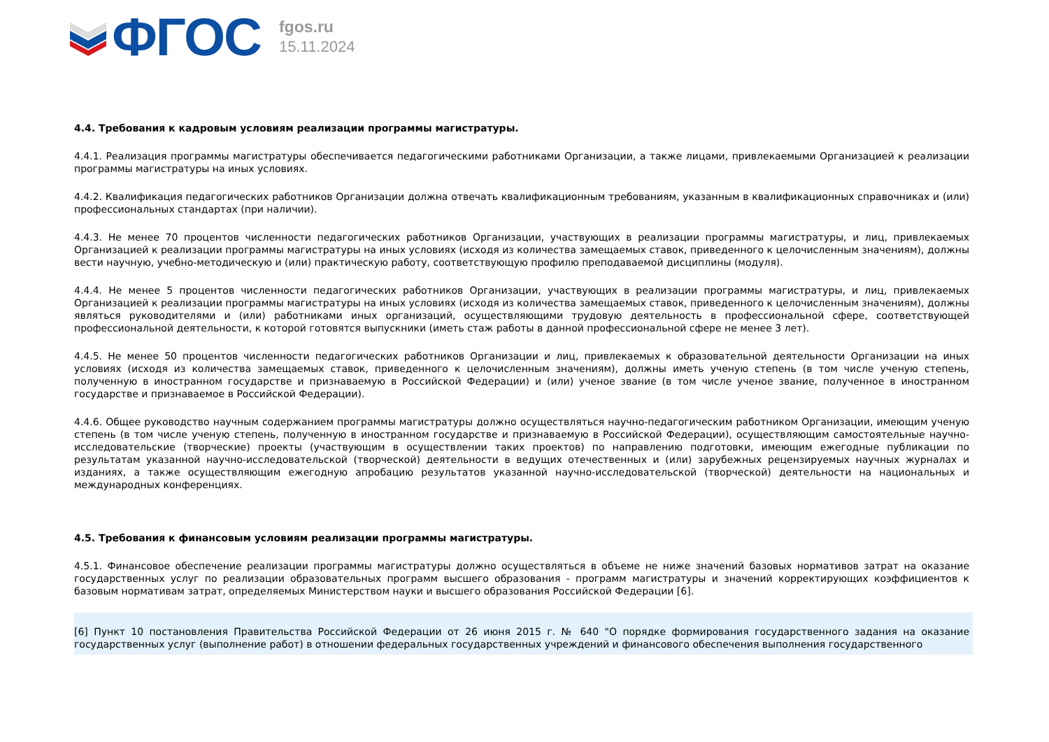ФГОС
fgos.ru
15.11.2024
4.4. Требования к кадровым условиям реализации программы магистратуры.
4.4.1. Реализация программы магистратуры обеспечивается педагогическими работниками Организации, а также лицами, привлекаемыми Организацией к реализации программы магистратуры на иных условиях.
4.4.2. Квалификация педагогических работников Организации должна отвечать квалификационным требованиям, указанным в квалификационных справочниках и (или) профессиональных стандартах (при наличии).
4.4.3. Не менее 70 процентов численности педагогических работников Организации, участвующих в реализации программы магистратуры, и лиц, привлекаемых Организацией к реализации программы магистратуры на иных условиях (исходя из количества замещаемых ставок, приведенного к целочисленным значениям), должны вести научную, учебно-методическую и (или) практическую работу, соответствующую профилю преподаваемой дисциплины (модуля).
4.4.4. Не менее 5 процентов численности педагогических работников Организации, участвующих в реализации программы магистратуры, и лиц, привлекаемых Организацией к реализации программы магистратуры на иных условиях (исходя из количества замещаемых ставок, приведенного к целочисленным значениям), должны являться руководителями и (или) работниками иных организаций, осуществляющими трудовую деятельность в профессиональной сфере, соответствующей профессиональной деятельности, к которой готовятся выпускники (иметь стаж работы в данной профессиональной сфере не менее 3 лет).
4.4.5. Не менее 50 процентов численности педагогических работников Организации и лиц, привлекаемых к образовательной деятельности Организации на иных условиях (исходя из количества замещаемых ставок, приведенного к целочисленным значениям), должны иметь ученую степень (в том числе ученую степень, полученную в иностранном государстве и признаваемую в Российской Федерации) и (или) ученое звание (в том числе ученое звание, полученное в иностранном государстве и признаваемое в Российской Федерации).
4.4.6. Общее руководство научным содержанием программы магистратуры должно осуществляться научно-педагогическим работником Организации, имеющим ученую степень (в том числе ученую степень, полученную в иностранном государстве и признаваемую в Российской Федерации), осуществляющим самостоятельные научно-исследовательские (творческие) проекты (участвующим в осуществлении таких проектов) по направлению подготовки, имеющим ежегодные публикации по результатам указанной научно-исследовательской (творческой) деятельности в ведущих отечественных и (или) зарубежных рецензируемых научных журналах и изданиях, а также осуществляющим ежегодную апробацию результатов указанной научно-исследовательской (творческой) деятельности на национальных и международных конференциях.
4.5. Требования к финансовым условиям реализации программы магистратуры.
4.5.1. Финансовое обеспечение реализации программы магистратуры должно осуществляться в объеме не ниже значений базовых нормативов затрат на оказание государственных услуг по реализации образовательных программ высшего образования - программ магистратуры и значений корректирующих коэффициентов к базовым нормативам затрат, определяемых Министерством науки и высшего образования Российской Федерации [6].
[6] Пункт 10 постановления Правительства Российской Федерации от 26 июня 2015 г. № 640 "О порядке формирования государственного задания на оказание государственных услуг (выполнение работ) в отношении федеральных государственных учреждений и финансового обеспечения выполнения государственного